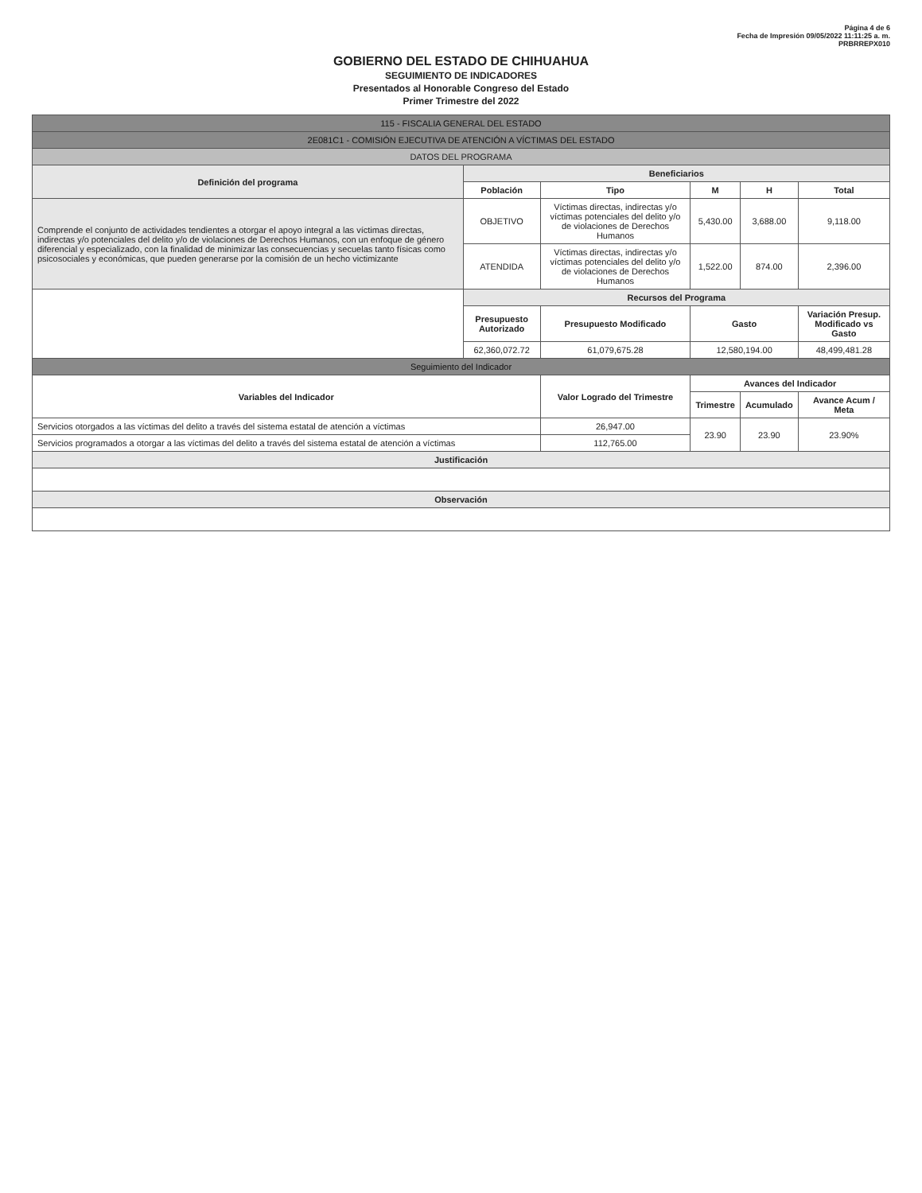Página 4 de 6
Fecha de Impresión 09/05/2022 11:11:25 a. m.
PRBRREPX010
GOBIERNO DEL ESTADO DE CHIHUAHUA
SEGUIMIENTO DE INDICADORES
Presentados al Honorable Congreso del Estado
Primer Trimestre del 2022
| 115 - FISCALIA GENERAL DEL ESTADO | | | | | |
| 2E081C1 - COMISIÓN EJECUTIVA DE ATENCIÓN A VÍCTIMAS DEL ESTADO | | | | | |
| DATOS DEL PROGRAMA | | | | | |
| Definición del programa | Beneficiarios | | | | |
| | Población | Tipo | M | H | Total |
| Comprende el conjunto de actividades tendientes a otorgar el apoyo integral a las víctimas directas, indirectas y/o potenciales del delito y/o de violaciones de Derechos Humanos, con un enfoque de género diferencial y especializado, con la finalidad de minimizar las consecuencias y secuelas tanto físicas como psicosociales y económicas, que pueden generarse por la comisión de un hecho victimizante | OBJETIVO | Víctimas directas, indirectas y/o víctimas potenciales del delito y/o de violaciones de Derechos Humanos | 5,430.00 | 3,688.00 | 9,118.00 |
| | ATENDIDA | Víctimas directas, indirectas y/o víctimas potenciales del delito y/o de violaciones de Derechos Humanos | 1,522.00 | 874.00 | 2,396.00 |
| | Recursos del Programa | | | | |
| | Presupuesto Autorizado | Presupuesto Modificado | Gasto | | Variación Presup. Modificado vs Gasto |
| | 62,360,072.72 | 61,079,675.28 | 12,580,194.00 | | 48,499,481.28 |
| Seguimiento del Indicador | | | | | |
| Variables del Indicador | | Valor Logrado del Trimestre | Avances del Indicador | | |
| | | | Trimestre | Acumulado | Avance Acum / Meta |
| Servicios otorgados a las víctimas del delito a través del sistema estatal de atención a víctimas | | 26,947.00 | 23.90 | 23.90 | 23.90% |
| Servicios programados a otorgar a las víctimas del delito a través del sistema estatal de atención a víctimas | | 112,765.00 | | | |
| Justificación | | | | | |
| Observación | | | | | |